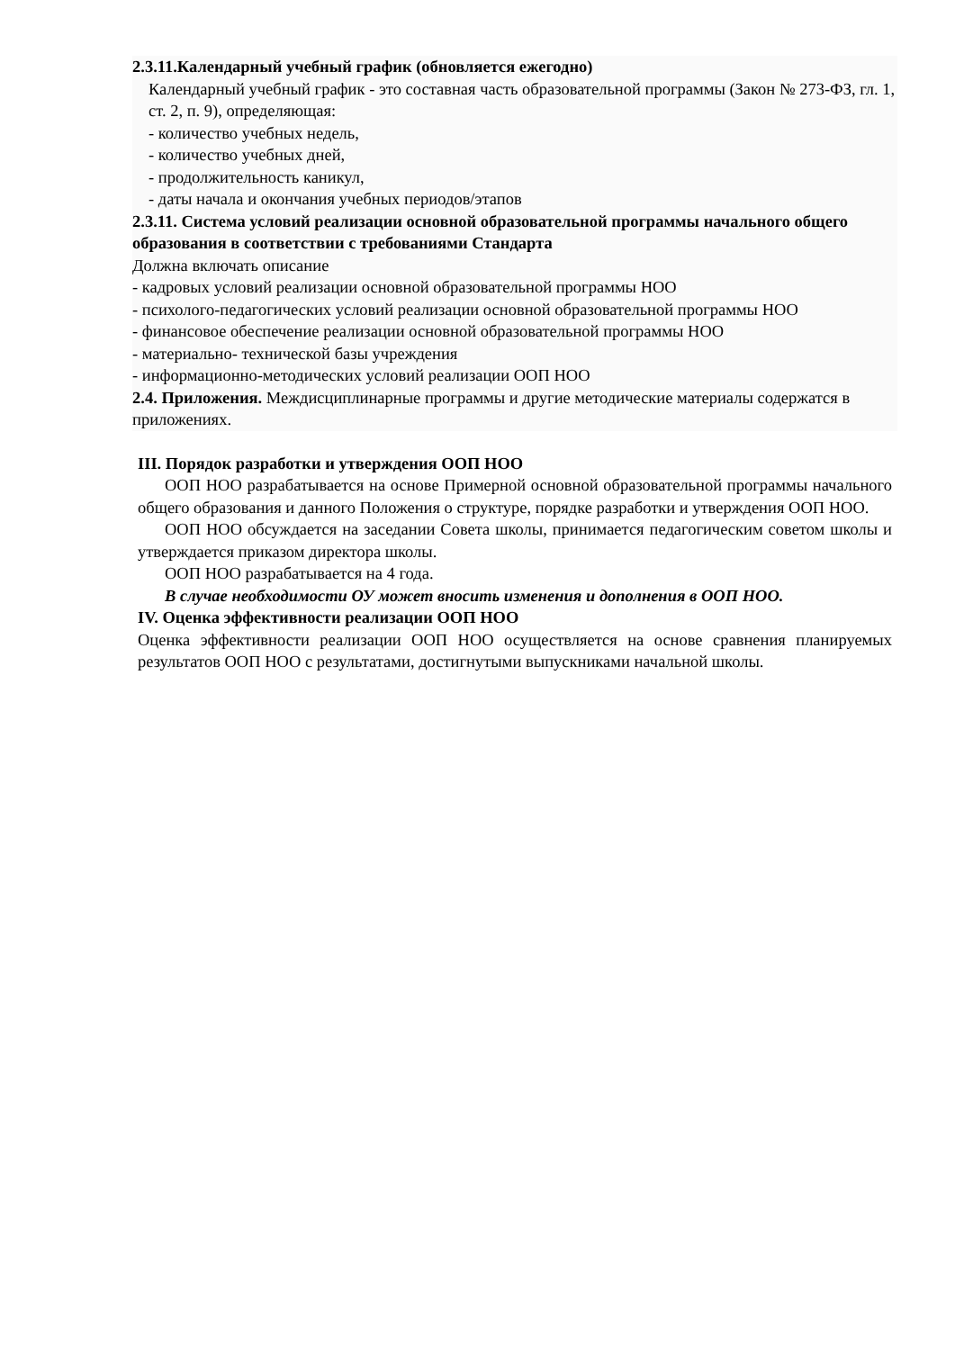2.3.11.Календарный учебный график (обновляется ежегодно)
Календарный учебный график - это составная часть образовательной программы (Закон № 273-ФЗ, гл. 1, ст. 2, п. 9), определяющая:
- количество учебных недель,
- количество учебных дней,
- продолжительность каникул,
- даты начала и окончания учебных периодов/этапов
2.3.11. Система условий реализации основной образовательной программы начального общего образования в соответствии с требованиями Стандарта
Должна включать описание
- кадровых условий реализации основной образовательной программы НОО
- психолого-педагогических условий реализации основной образовательной программы НОО
- финансовое обеспечение реализации основной образовательной программы НОО
- материально- технической базы учреждения
- информационно-методических условий реализации ООП НОО
2.4. Приложения. Междисциплинарные программы и другие методические материалы содержатся в приложениях.
III. Порядок разработки и утверждения ООП НОО
ООП НОО разрабатывается на основе Примерной основной образовательной программы начального общего образования и данного Положения о структуре, порядке разработки и утверждения ООП НОО.
ООП НОО обсуждается на заседании Совета школы, принимается педагогическим советом школы и утверждается приказом директора школы.
ООП НОО разрабатывается на 4 года.
В случае необходимости ОУ может вносить изменения и дополнения в ООП НОО.
IV. Оценка эффективности реализации ООП НОО
Оценка эффективности реализации ООП НОО осуществляется на основе сравнения планируемых результатов ООП НОО с результатами, достигнутыми выпускниками начальной школы.